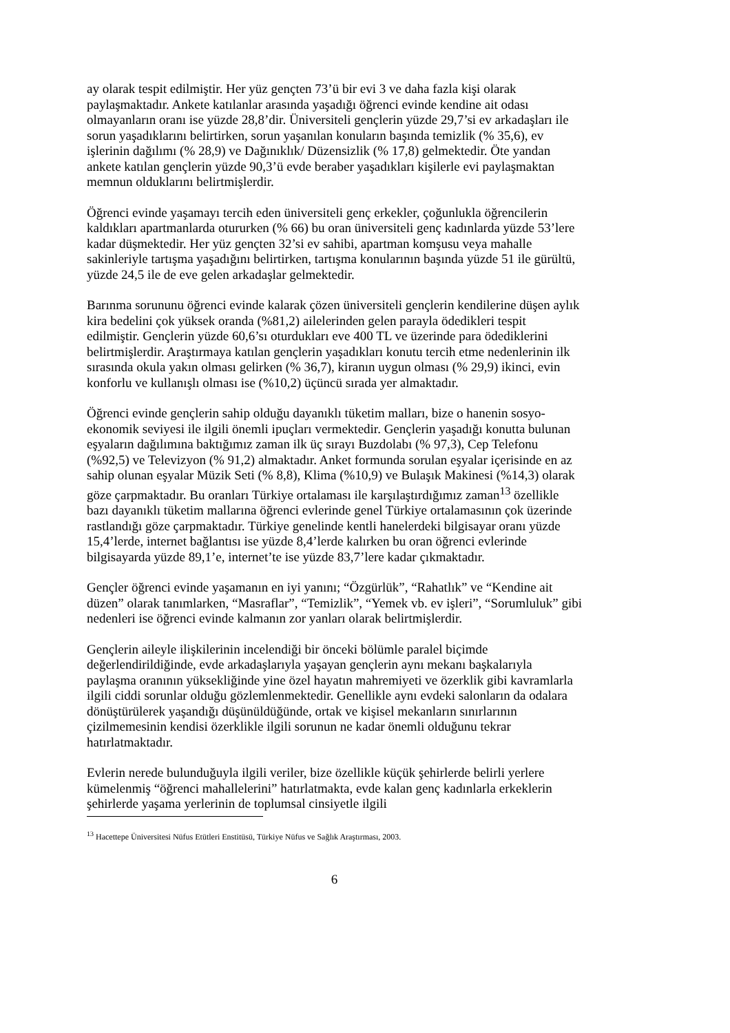ay olarak tespit edilmiştir. Her yüz gençten 73’ü bir evi 3 ve daha fazla kişi olarak paylaşmaktadır. Ankete katılanlar arasında yaşadığı öğrenci evinde kendine ait odası olmayanların oranı ise yüzde 28,8’dir. Üniversiteli gençlerin yüzde 29,7’si ev arkadaşları ile sorun yaşadıklarını belirtirken, sorun yaşanılan konuların başında temizlik (% 35,6), ev işlerinin dağılımı (% 28,9) ve Dağınıklık/ Düzensizlik (% 17,8) gelmektedir. Öte yandan ankete katılan gençlerin yüzde 90,3’ü evde beraber yaşadıkları kişilerle evi paylaşmaktan memnun olduklarını belirtmişlerdir.
Öğrenci evinde yaşamayı tercih eden üniversiteli genç erkekler, çoğunlukla öğrencilerin kaldıkları apartmanlarda otururken (% 66) bu oran üniversiteli genç kadınlarda yüzde 53’lere kadar düşmektedir. Her yüz gençten 32’si ev sahibi, apartman komşusu veya mahalle sakinleriyle tartışma yaşadığını belirtirken, tartışma konularının başında yüzde 51 ile gürültü, yüzde 24,5 ile de eve gelen arkadaşlar gelmektedir.
Barınma sorununu öğrenci evinde kalarak çözen üniversiteli gençlerin kendilerine düşen aylık kira bedelini çok yüksek oranda (%81,2) ailelerinden gelen parayla ödedikleri tespit edilmiştir. Gençlerin yüzde 60,6’sı oturdukları eve 400 TL ve üzerinde para ödediklerini belirtmişlerdir. Araştırmaya katılan gençlerin yaşadıkları konutu tercih etme nedenlerinin ilk sırasında okula yakın olması gelirken (% 36,7), kiranın uygun olması (% 29,9) ikinci, evin konforlu ve kullanışlı olması ise (%10,2) üçüncü sırada yer almaktadır.
Öğrenci evinde gençlerin sahip olduğu dayanıklı tüketim malları, bize o hanenin sosyo-ekonomik seviyesi ile ilgili önemli ipuçları vermektedir. Gençlerin yaşadığı konutta bulunan eşyaların dağılımına baktığımız zaman ilk üç sırayı Buzdolabı (% 97,3), Cep Telefonu (%92,5) ve Televizyon (% 91,2) almaktadır. Anket formunda sorulan eşyalar içerisinde en az sahip olunan eşyalar Müzik Seti (% 8,8), Klima (%10,9) ve Bulaşık Makinesi (%14,3) olarak göze çarpmaktadır. Bu oranları Türkiye ortalaması ile karşılaştırdığımız zaman<sup>13</sup> özellikle bazı dayanıklı tüketim mallarına öğrenci evlerinde genel Türkiye ortalamasının çok üzerinde rastlandığı göze çarpmaktadır. Türkiye genelinde kentli hanelerdeki bilgisayar oranı yüzde 15,4’lerde, internet bağlantısı ise yüzde 8,4’lerde kalırken bu oran öğrenci evlerinde bilgisayarda yüzde 89,1’e, internet’te ise yüzde 83,7’lere kadar çıkmaktadır.
Gençler öğrenci evinde yaşamanın en iyi yanını; “Özgürlük”, “Rahatlık” ve “Kendine ait düzen” olarak tanımlarken, “Masraflar”, “Temizlik”, “Yemek vb. ev işleri”, “Sorumluluk” gibi nedenleri ise öğrenci evinde kalmanın zor yanları olarak belirtmişlerdir.
Gençlerin aileyle ilişkilerinin incelendiği bir önceki bölümle paralel biçimde değerlendirildiğinde, evde arkadaşlarıyla yaşayan gençlerin aynı mekanı başkalarıyla paylaşma oranının yüksekliğinde yine özel hayatın mahremiyeti ve özerklik gibi kavramlarla ilgili ciddi sorunlar olduğu gözlemlenmektedir. Genellikle aynı evdeki salonların da odalara dönüştürülerek yaşandığı düşünüldüğünde, ortak ve kişisel mekanların sınırlarının çizilmemesinin kendisi özerklikle ilgili sorunun ne kadar önemli olduğunu tekrar hatırlatmaktadır.
Evlerin nerede bulunduğuyla ilgili veriler, bize özellikle küçük şehirlerde belirli yerlere kümelenmiş “öğrenci mahallelerini” hatırlatmakta, evde kalan genç kadınlarla erkeklerin şehirlerde yaşama yerlerinin de toplumsal cinsiyetle ilgili
<sup>13</sup> Hacettepe Üniversitesi Nüfus Etütleri Enstitüsü, Türkiye Nüfus ve Sağlık Araştırması, 2003.
6